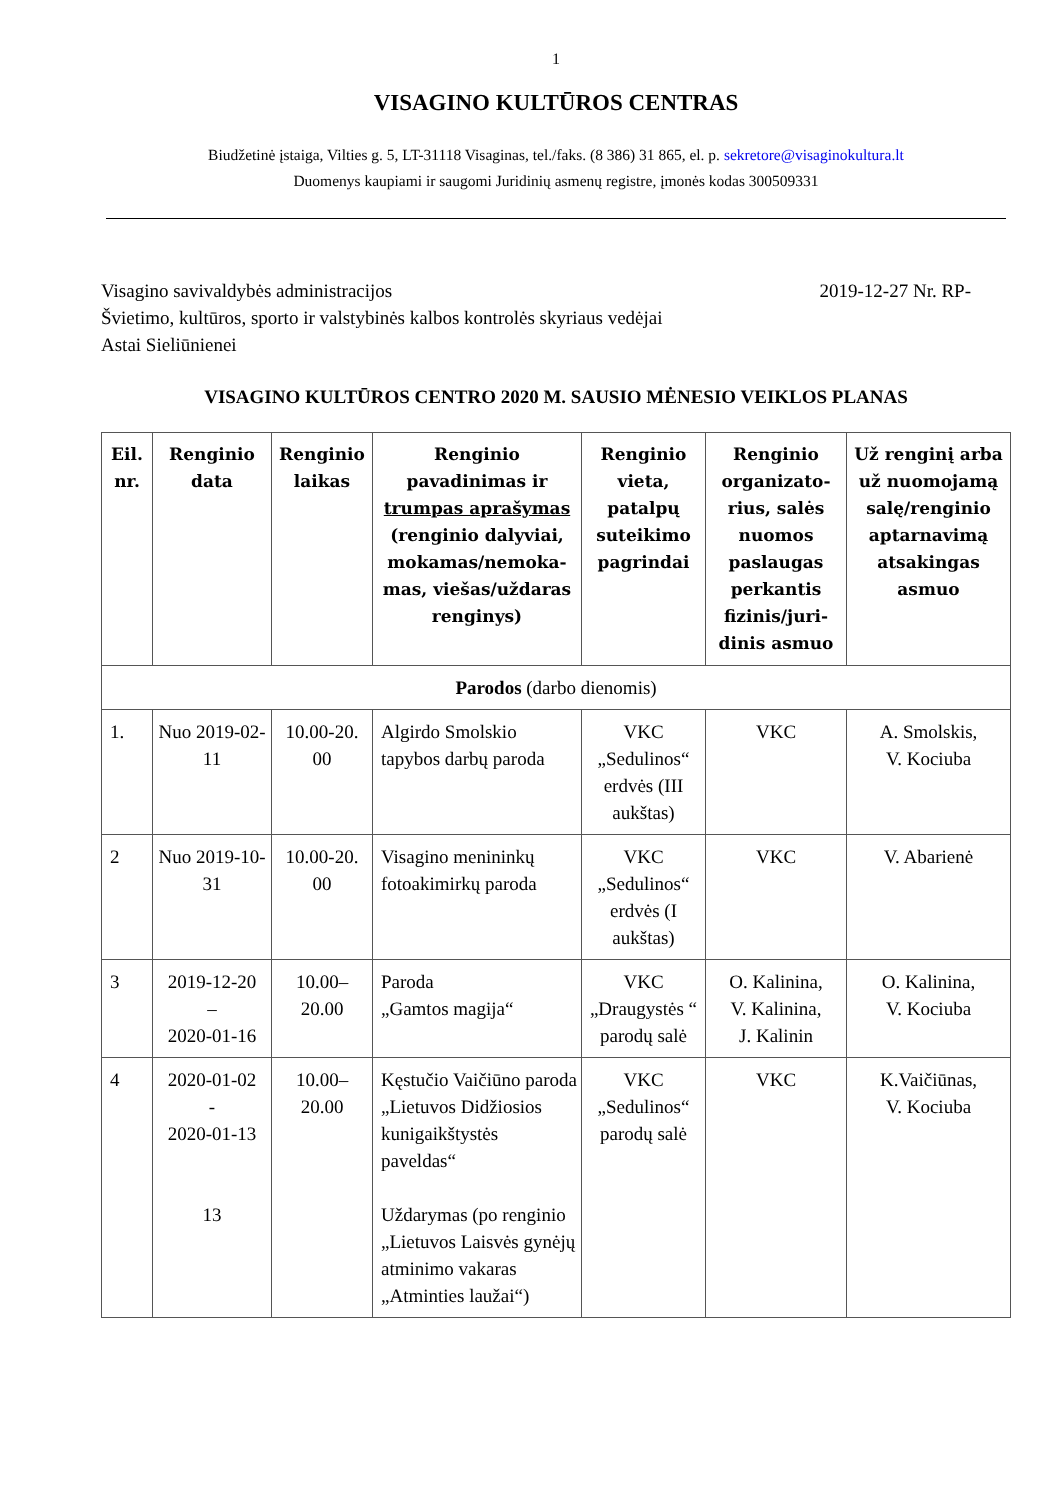1
VISAGINO KULTŪROS CENTRAS
Biudžetinė įstaiga, Vilties g. 5, LT-31118 Visaginas, tel./faks. (8 386) 31 865, el. p. sekretore@visaginokultura.lt
Duomenys kaupiami ir saugomi Juridinių asmenų registre, įmonės kodas 300509331
Visagino savivaldybės administracijos
Švietimo, kultūros, sporto ir valstybinės kalbos kontrolės skyriaus vedėjai
Astai Sieliūnienei
2019-12-27 Nr. RP-
VISAGINO KULTŪROS CENTRO 2020 M. SAUSIO MĖNESIO VEIKLOS PLANAS
| Eil. nr. | Renginio data | Renginio laikas | Renginio pavadinimas ir trumpas aprašymas (renginio dalyviai, mokamas/nemoka-mas, viešas/uždaras renginys) | Renginio vieta, patalpų suteikimo pagrindai | Renginio organizato-rius, salės nuomos paslaugas perkantis fizinis/juri-dinis asmuo | Už renginį arba už nuomojamą salę/renginio aptarnavimą atsakingas asmuo |
| --- | --- | --- | --- | --- | --- | --- |
| Parodos (darbo dienomis) | | | | | | |
| 1. | Nuo 2019-02-11 | 10.00-20. 00 | Algirdo Smolskio tapybos darbų paroda | VKC „Sedulinos“ erdvės (III aukštas) | VKC | A. Smolskis, V. Kociuba |
| 2 | Nuo 2019-10-31 | 10.00-20. 00 | Visagino menininkų fotoakimirkų paroda | VKC „Sedulinos“ erdvės (I aukštas) | VKC | V. Abarienė |
| 3 | 2019-12-20 – 2020-01-16 | 10.00– 20.00 | Paroda „Gamtos magija“ | VKC „Draugystės “ parodų salė | O. Kalinina, V. Kalinina, J. Kalinin | O. Kalinina, V. Kociuba |
| 4 | 2020-01-02 - 2020-01-13 13 | 10.00– 20.00 | Kęstučio Vaičiūno paroda „Lietuvos Didžiosios kunigaikštystės paveldas“ Uždarymas (po renginio „Lietuvos Laisvės gynėjų atminimo vakaras „Atminties laužai“) | VKC „Sedulinos“ parodų salė | VKC | K.Vaičiūnas, V. Kociuba |